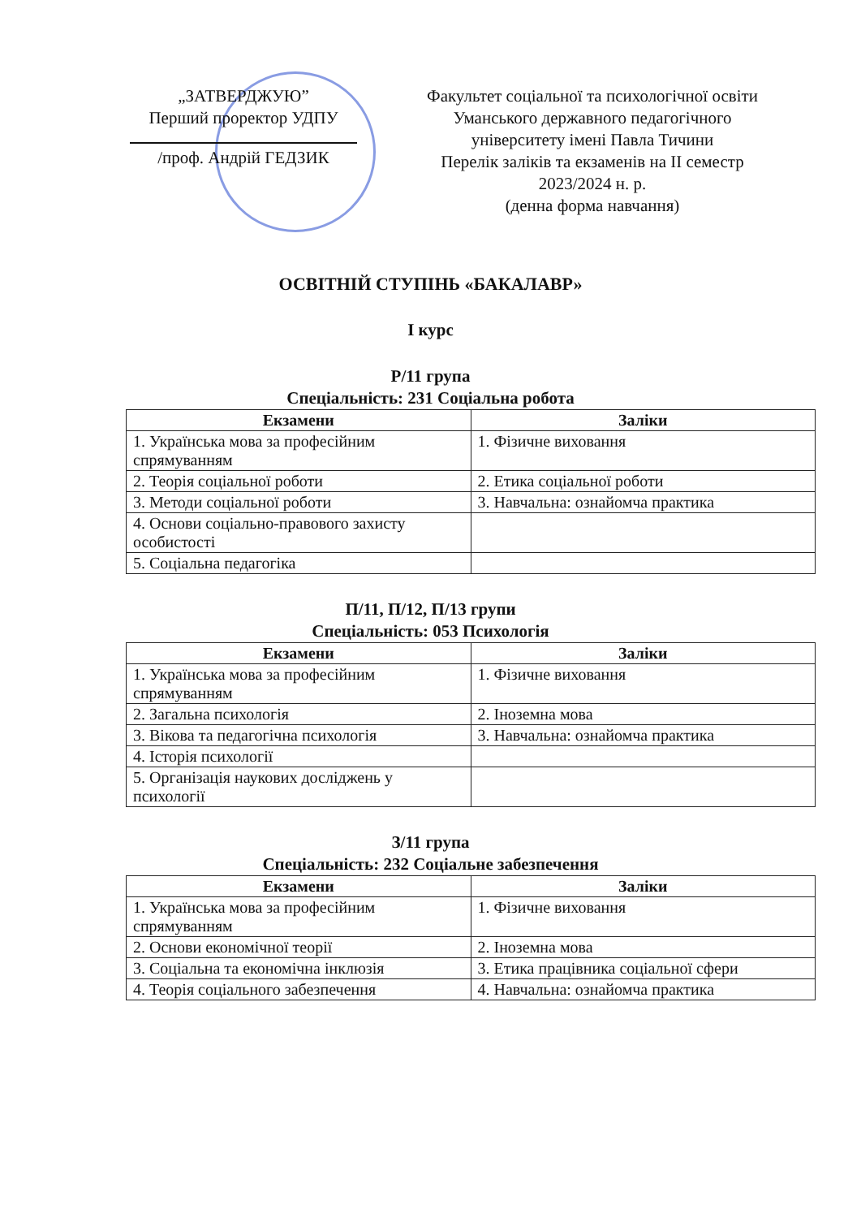„ЗАТВЕРДЖУЮ”
Перший проректор УДПУ
/проф. Андрій ГЕДЗИК
Факультет соціальної та психологічної освіти
Уманського державного педагогічного
університету імені Павла Тичини
Перелік заліків та екзаменів на ІІ семестр
2023/2024 н. р.
(денна форма навчання)
ОСВІТНІЙ СТУПІНЬ «БАКАЛАВР»
І курс
Р/11 група
Спеціальність: 231 Соціальна робота
| Екзамени | Заліки |
| --- | --- |
| 1. Українська мова за професійним спрямуванням | 1. Фізичне виховання |
| 2. Теорія соціальної роботи | 2. Етика соціальної роботи |
| 3. Методи соціальної роботи | 3. Навчальна: ознайомча практика |
| 4. Основи соціально-правового захисту особистості | |
| 5. Соціальна педагогіка | |
П/11, П/12, П/13 групи
Спеціальність: 053 Психологія
| Екзамени | Заліки |
| --- | --- |
| 1. Українська мова за професійним спрямуванням | 1. Фізичне виховання |
| 2. Загальна психологія | 2. Іноземна мова |
| 3. Вікова та педагогічна психологія | 3. Навчальна: ознайомча практика |
| 4. Історія психології | |
| 5. Організація наукових досліджень у психології | |
З/11 група
Спеціальність: 232 Соціальне забезпечення
| Екзамени | Заліки |
| --- | --- |
| 1. Українська мова за професійним спрямуванням | 1. Фізичне виховання |
| 2. Основи економічної теорії | 2. Іноземна мова |
| 3. Соціальна та економічна інклюзія | 3. Етика працівника соціальної сфери |
| 4. Теорія соціального забезпечення | 4. Навчальна: ознайомча практика |